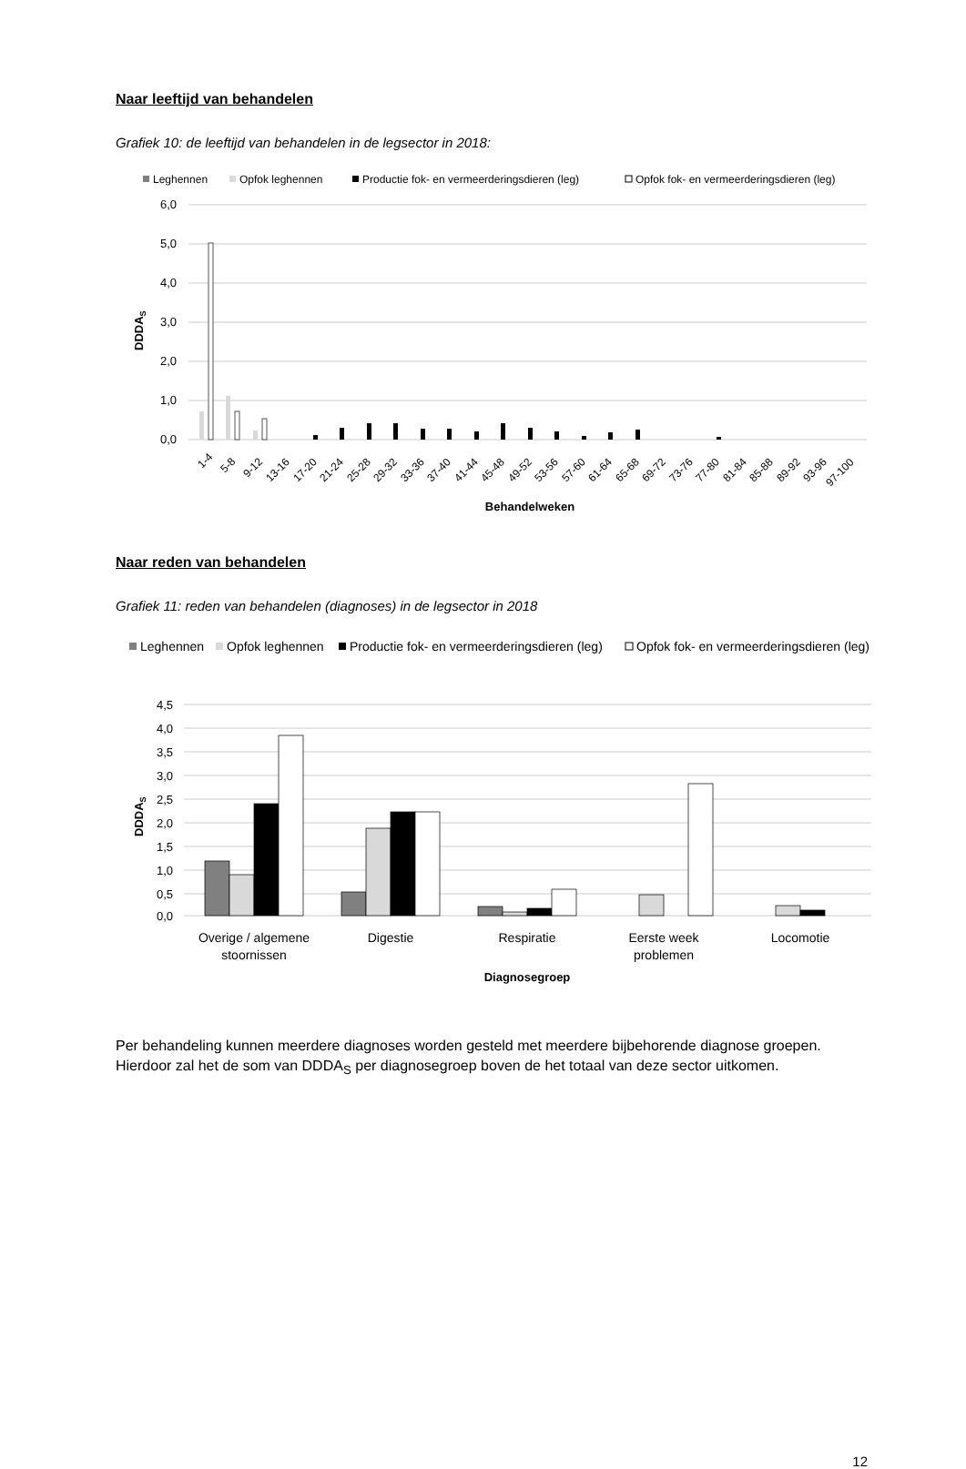Naar leeftijd van behandelen
Grafiek 10: de leeftijd van behandelen in de legsector in 2018:
Leghennen
Opfok leghennen
Productie fok- en vermeerderingsdieren (leg)
Opfok fok- en vermeerderingsdieren (leg)
6,0
5,0
4,0
3,0
2,0
1,0
0,0
DDDAS
1-4
5-8
9-12
13-16
17-20
21-24
25-28
29-32
33-36
37-40
41-44
45-48
49-52
53-56
57-60
61-64
65-68
69-72
73-76
77-80
81-84
85-88
89-92
93-96
97-100
Behandelweken
Naar reden van behandelen
Grafiek 11: reden van behandelen (diagnoses) in de legsector in 2018
Leghennen
Opfok leghennen
Productie fok- en vermeerderingsdieren (leg)
Opfok fok- en vermeerderingsdieren (leg)
4,5
4,0
3,5
3,0
2,5
2,0
1,5
1,0
0,5
0,0
DDDAS
Overige / algemene
stoornissen
Digestie
Respiratie
Eerste week
problemen
Locomotie
Diagnosegroep
Per behandeling kunnen meerdere diagnoses worden gesteld met meerdere bijbehorende diagnose groepen. Hierdoor zal het de som van DDDA<sub>S</sub> per diagnosegroep boven de het totaal van deze sector uitkomen.
12